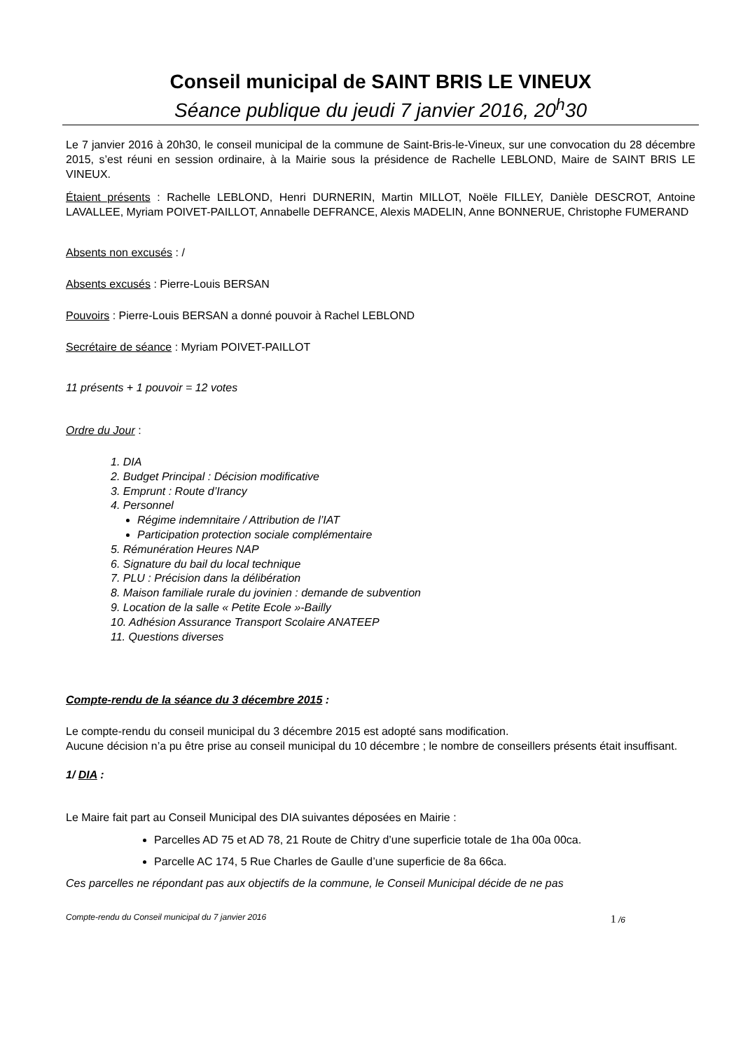Conseil municipal de SAINT BRIS LE VINEUX
Séance publique du jeudi 7 janvier 2016, 20<sup>h</sup>30
Le 7 janvier 2016 à 20h30, le conseil municipal de la commune de Saint-Bris-le-Vineux, sur une convocation du 28 décembre 2015, s’est réuni en session ordinaire, à la Mairie sous la présidence de Rachelle LEBLOND, Maire de SAINT BRIS LE VINEUX.
Étaient présents : Rachelle LEBLOND, Henri DURNERIN, Martin MILLOT, Noële FILLEY, Danièle DESCROT, Antoine LAVALLEE, Myriam POIVET-PAILLOT, Annabelle DEFRANCE, Alexis MADELIN, Anne BONNERUE, Christophe FUMERAND
Absents non excusés : /
Absents excusés : Pierre-Louis BERSAN
Pouvoirs : Pierre-Louis BERSAN a donné pouvoir à Rachel LEBLOND
Secrétaire de séance : Myriam POIVET-PAILLOT
11 présents + 1 pouvoir = 12 votes
Ordre du Jour :
1. DIA
2. Budget Principal : Décision modificative
3. Emprunt : Route d’Irancy
4. Personnel
Régime indemnitaire / Attribution de l’IAT
Participation protection sociale complémentaire
5. Rémunération Heures NAP
6. Signature du bail du local technique
7. PLU : Précision dans la délibération
8. Maison familiale rurale du jovinien : demande de subvention
9. Location de la salle « Petite Ecole »-Bailly
10. Adhésion Assurance Transport Scolaire ANATEEP
11. Questions diverses
Compte-rendu de la séance du 3 décembre 2015 :
Le compte-rendu du conseil municipal du 3 décembre 2015 est adopté sans modification.
Aucune décision n’a pu être prise au conseil municipal du 10 décembre ; le nombre de conseillers présents était insuffisant.
1/ DIA :
Le Maire fait part au Conseil Municipal des DIA suivantes déposées en Mairie :
Parcelles AD 75 et AD 78, 21 Route de Chitry d’une superficie totale de 1ha 00a 00ca.
Parcelle AC 174, 5 Rue Charles de Gaulle d’une superficie de 8a 66ca.
Ces parcelles ne répondant pas aux objectifs de la commune, le Conseil Municipal décide de ne pas
Compte-rendu du Conseil municipal du 7 janvier 2016 1 /6